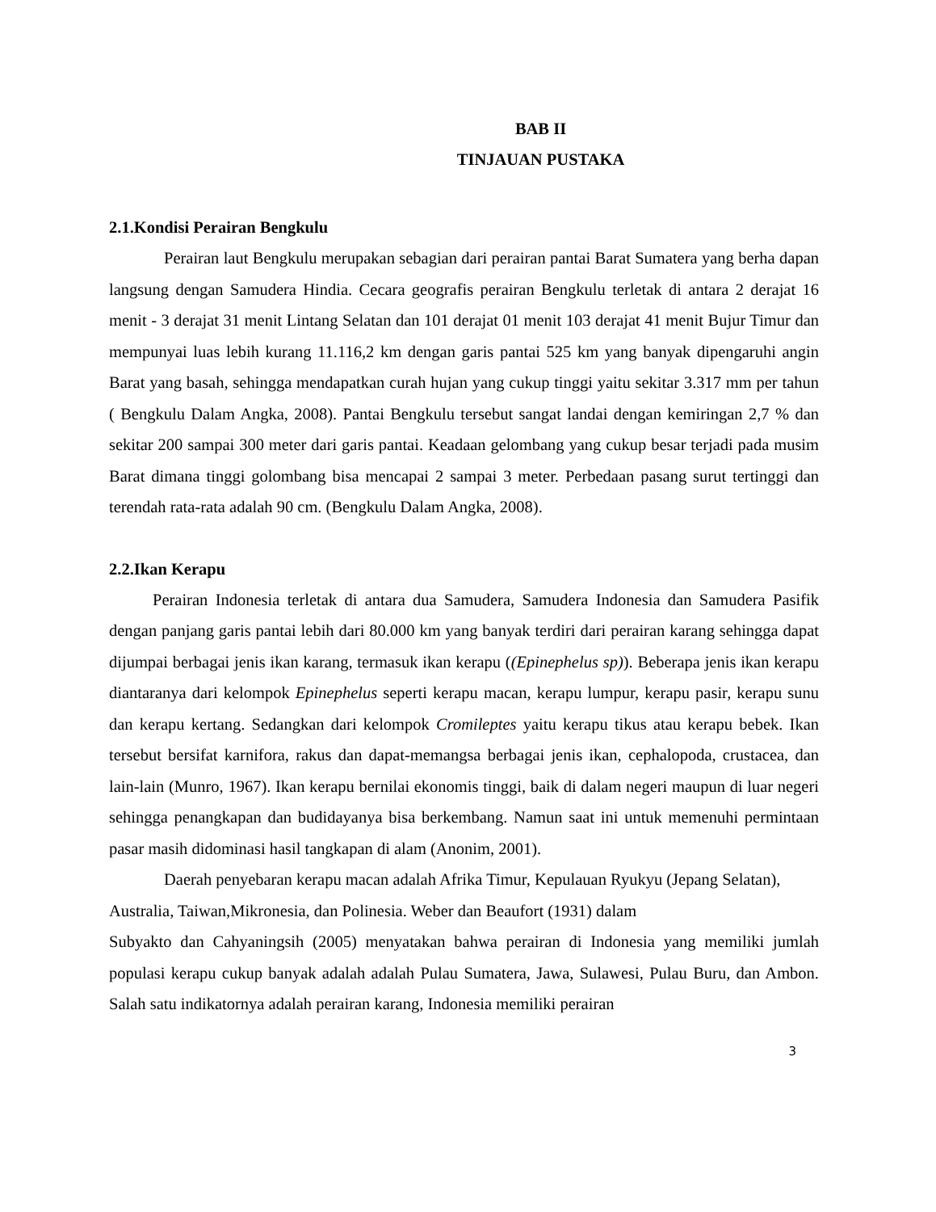BAB II
TINJAUAN PUSTAKA
2.1.Kondisi Perairan Bengkulu
Perairan laut Bengkulu merupakan sebagian dari perairan pantai Barat Sumatera yang berha dapan langsung dengan Samudera Hindia. Cecara geografis perairan Bengkulu terletak di antara 2 derajat 16 menit - 3 derajat 31 menit Lintang Selatan dan 101 derajat 01 menit 103 derajat 41 menit Bujur Timur dan mempunyai luas lebih kurang 11.116,2 km dengan garis pantai 525 km yang banyak dipengaruhi angin Barat yang basah, sehingga mendapatkan curah hujan yang cukup tinggi yaitu sekitar 3.317 mm per tahun ( Bengkulu Dalam Angka, 2008). Pantai Bengkulu tersebut sangat landai dengan kemiringan 2,7 % dan sekitar 200 sampai 300 meter dari garis pantai. Keadaan gelombang yang cukup besar terjadi pada musim Barat dimana tinggi golombang bisa mencapai 2 sampai 3 meter. Perbedaan pasang surut tertinggi dan terendah rata-rata adalah 90 cm. (Bengkulu Dalam Angka, 2008).
2.2.Ikan Kerapu
Perairan Indonesia terletak di antara dua Samudera, Samudera Indonesia dan Samudera Pasifik dengan panjang garis pantai lebih dari 80.000 km yang banyak terdiri dari perairan karang sehingga dapat dijumpai berbagai jenis ikan karang, termasuk ikan kerapu ((Epinephelus sp)). Beberapa jenis ikan kerapu diantaranya dari kelompok Epinephelus seperti kerapu macan, kerapu lumpur, kerapu pasir, kerapu sunu dan kerapu kertang. Sedangkan dari kelompok Cromileptes yaitu kerapu tikus atau kerapu bebek. Ikan tersebut bersifat karnifora, rakus dan dapat-memangsa berbagai jenis ikan, cephalopoda, crustacea, dan lain-lain (Munro, 1967). Ikan kerapu bernilai ekonomis tinggi, baik di dalam negeri maupun di luar negeri sehingga penangkapan dan budidayanya bisa berkembang. Namun saat ini untuk memenuhi permintaan pasar masih didominasi hasil tangkapan di alam (Anonim, 2001).
Daerah penyebaran kerapu macan adalah Afrika Timur, Kepulauan Ryukyu (Jepang Selatan), Australia, Taiwan,Mikronesia, dan Polinesia. Weber dan Beaufort (1931) dalam
Subyakto dan Cahyaningsih (2005) menyatakan bahwa perairan di Indonesia yang memiliki jumlah populasi kerapu cukup banyak adalah adalah Pulau Sumatera, Jawa, Sulawesi, Pulau Buru, dan Ambon. Salah satu indikatornya adalah perairan karang, Indonesia memiliki perairan
3